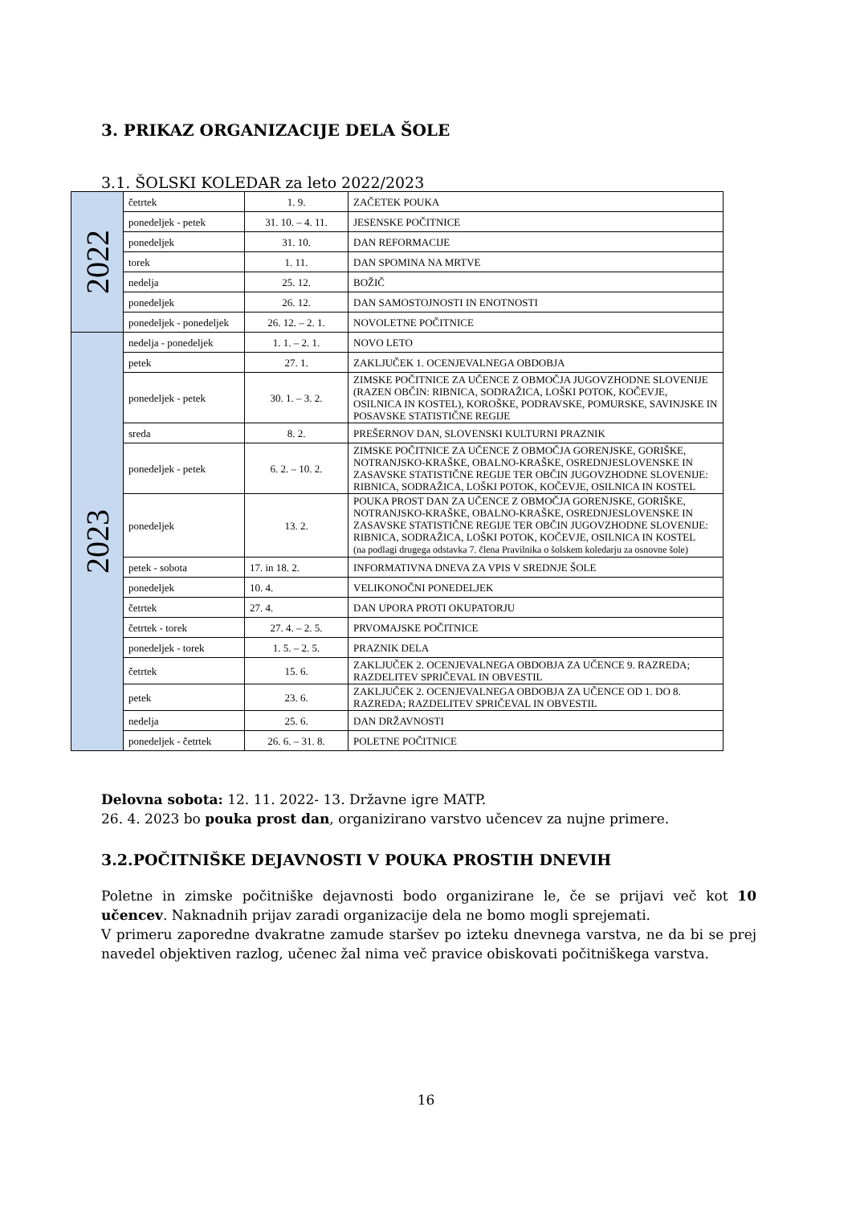3. PRIKAZ ORGANIZACIJE DELA ŠOLE
3.1. ŠOLSKI KOLEDAR za leto 2022/2023
| 2022 | četrtek | 1. 9. | ZAČETEK POUKA |
| | ponedeljek - petek | 31. 10. – 4. 11. | JESENSKE POČITNICE |
| | ponedeljek | 31. 10. | DAN REFORMACIJE |
| | torek | 1. 11. | DAN SPOMINA NA MRTVE |
| | nedelja | 25. 12. | BOŽIČ |
| | ponedeljek | 26. 12. | DAN SAMOSTOJNOSTI IN ENOTNOSTI |
| | ponedeljek - ponedeljek | 26. 12. – 2. 1. | NOVOLETNE POČITNICE |
| 2023 | nedelja - ponedeljek | 1. 1. – 2. 1. | NOVO LETO |
| | petek | 27. 1. | ZAKLJUČEK 1. OCENJEVALNEGA OBDOBJA |
| | ponedeljek - petek | 30. 1. – 3. 2. | ZIMSKE POČITNICE ZA UČENCE Z OBMOČJA JUGOVZHODNE SLOVENIJE (RAZEN OBČIN: RIBNICA, SODRAŽICA, LOŠKI POTOK, KOČEVJE, OSILNICA IN KOSTEL), KOROŠKE, PODRAVSKE, POMURSKE, SAVINJSKE IN POSAVSKE STATISTIČNE REGIJE |
| | sreda | 8. 2. | PREŠERNOV DAN, SLOVENSKI KULTURNI PRAZNIK |
| | ponedeljek - petek | 6. 2. – 10. 2. | ZIMSKE POČITNICE ZA UČENCE Z OBMOČJA GORENJSKE, GORIŠKE, NOTRANJSKO-KRAŠKE, OBALNO-KRAŠKE, OSREDNJESLOVENSKE IN ZASAVSKE STATISTIČNE REGIJE TER OBČIN JUGOVZHODNE SLOVENIJE: RIBNICA, SODRAŽICA, LOŠKI POTOK, KOČEVJE, OSILNICA IN KOSTEL |
| | ponedeljek | 13. 2. | POUKA PROST DAN ZA UČENCE Z OBMOČJA GORENJSKE, GORIŠKE, NOTRANJSKO-KRAŠKE, OBALNO-KRAŠKE, OSREDNJESLOVENSKE IN ZASAVSKE STATISTIČNE REGIJE TER OBČIN JUGOVZHODNE SLOVENIJE: RIBNICA, SODRAŽICA, LOŠKI POTOK, KOČEVJE, OSILNICA IN KOSTEL (na podlagi drugega odstavka 7. člena Pravilnika o šolskem koledarju za osnovne šole) |
| | petek - sobota | 17. in 18. 2. | INFORMATIVNA DNEVA ZA VPIS V SREDNJE ŠOLE |
| | ponedeljek | 10. 4. | VELIKONOČNI PONEDELJEK |
| | četrtek | 27. 4. | DAN UPORA PROTI OKUPATORJU |
| | četrtek - torek | 27. 4. – 2. 5. | PRVOMAJSKE POČITNICE |
| | ponedeljek - torek | 1. 5. – 2. 5. | PRAZNIK DELA |
| | četrtek | 15. 6. | ZAKLJUČEK 2. OCENJEVALNEGA OBDOBJA ZA UČENCE 9. RAZREDA; RAZDELITEV SPRIČEVAL IN OBVESTIL |
| | petek | 23. 6. | ZAKLJUČEK 2. OCENJEVALNEGA OBDOBJA ZA UČENCE OD 1. DO 8. RAZREDA; RAZDELITEV SPRIČEVAL IN OBVESTIL |
| | nedelja | 25. 6. | DAN DRŽAVNOSTI |
| | ponedeljek - četrtek | 26. 6. – 31. 8. | POLETNE POČITNICE |
Delovna sobota: 12. 11. 2022- 13. Državne igre MATP.
26. 4. 2023 bo pouka prost dan, organizirano varstvo učencev za nujne primere.
3.2.POČITNIŠKE DEJAVNOSTI V POUKA PROSTIH DNEVIH
Poletne in zimske počitniške dejavnosti bodo organizirane le, če se prijavi več kot 10 učencev. Naknadnih prijav zaradi organizacije dela ne bomo mogli sprejemati.
V primeru zaporedne dvakratne zamude staršev po izteku dnevnega varstva, ne da bi se prej navedel objektiven razlog, učenec žal nima več pravice obiskovati počitniškega varstva.
16